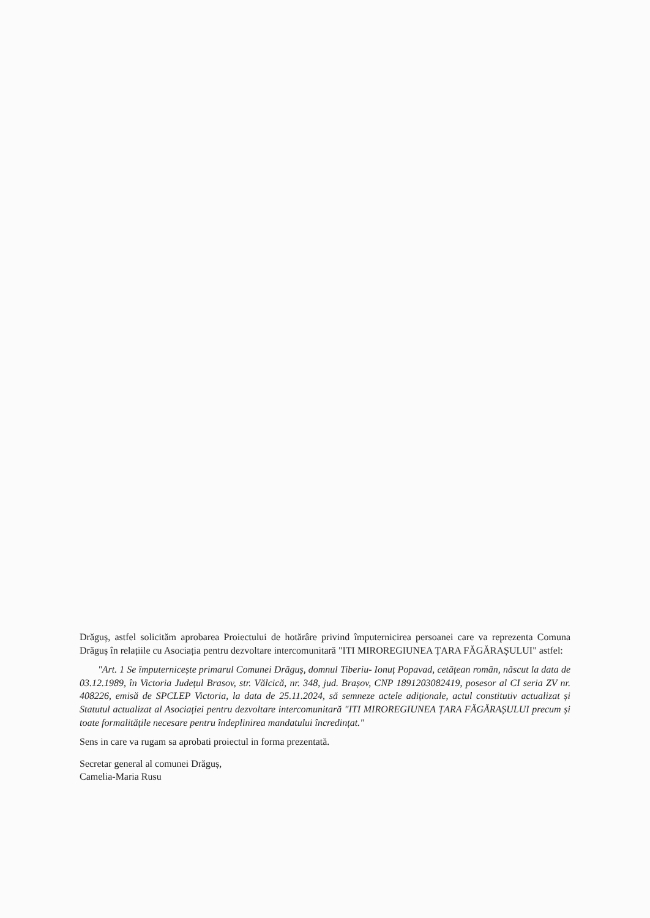Drăguș, astfel solicităm aprobarea Proiectului de hotărâre privind împuternicirea persoanei care va reprezenta Comuna Drăguș în relațiile cu Asociația pentru dezvoltare intercomunitară "ITI MIROREGIUNEA ȚARA FĂGĂRAȘULUI" astfel:
"Art. 1 Se împuternicește primarul Comunei Drăguș, domnul Tiberiu- Ionuț Popavad, cetățean român, născut la data de 03.12.1989, în Victoria Județul Brasov, str. Vălcică, nr. 348, jud. Brașov, CNP 1891203082419, posesor al CI seria ZV nr. 408226, emisă de SPCLEP Victoria, la data de 25.11.2024, să semneze actele adiționale, actul constitutiv actualizat și Statutul actualizat al Asociației pentru dezvoltare intercomunitară "ITI MIROREGIUNEA ȚARA FĂGĂRAȘULUI precum și toate formalitățile necesare pentru îndeplinirea mandatului încredințat."
Sens in care va rugam sa aprobati proiectul in forma prezentată.
Secretar general al comunei Drăguș,
Camelia-Maria Rusu